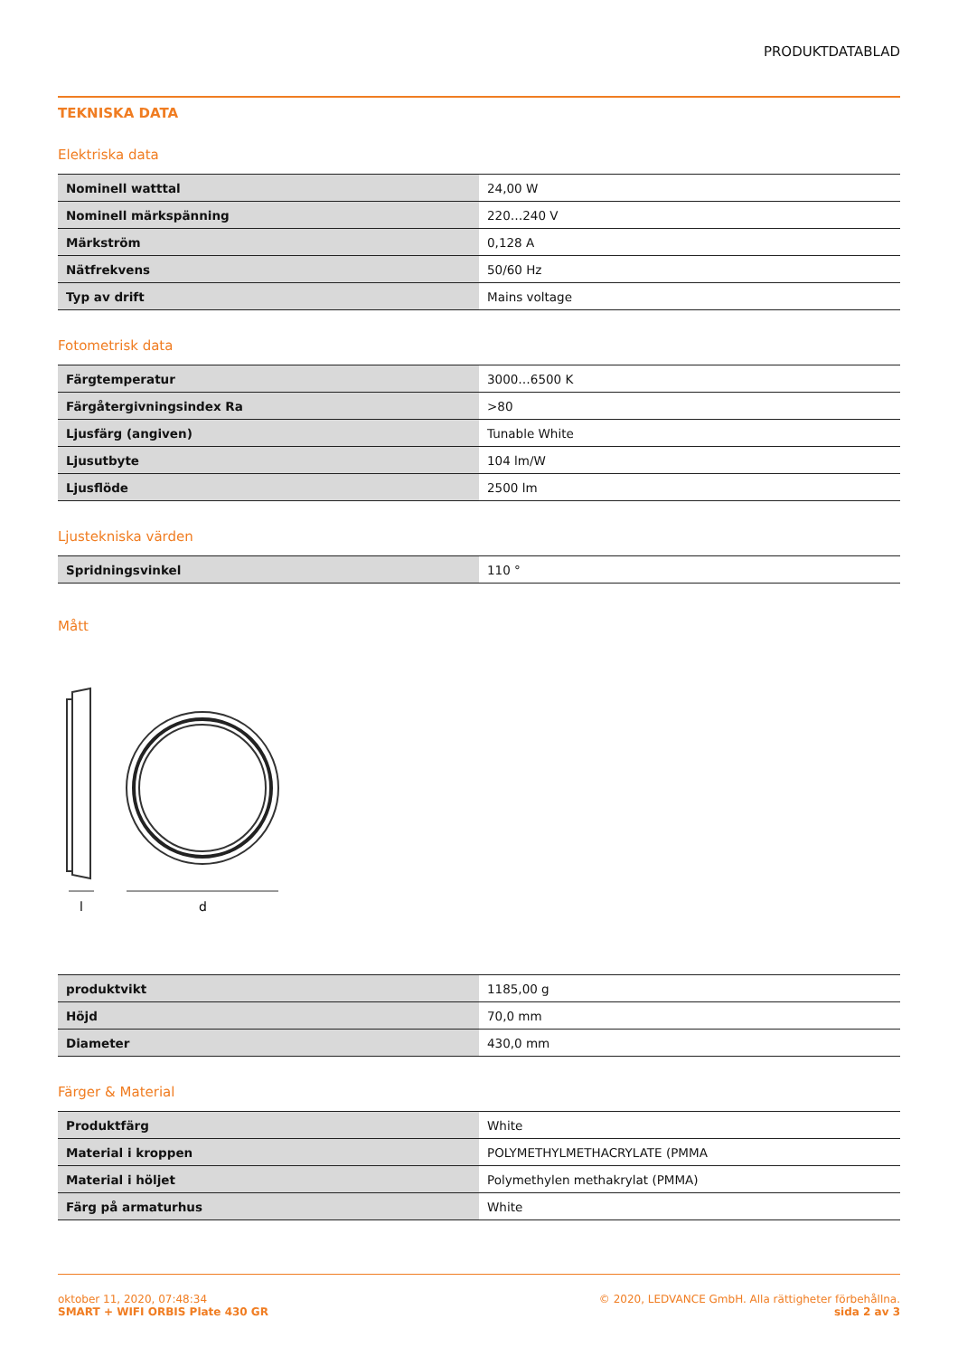PRODUKTDATABLAD
TEKNISKA DATA
Elektriska data
| Nominell watttal | 24,00 W |
| Nominell märkspänning | 220…240 V |
| Märkström | 0,128 A |
| Nätfrekvens | 50/60 Hz |
| Typ av drift | Mains voltage |
Fotometrisk data
| Färgtemperatur | 3000…6500 K |
| Färgåtergivningsindex Ra | >80 |
| Ljusfärg (angiven) | Tunable White |
| Ljusutbyte | 104 lm/W |
| Ljusflöde | 2500 lm |
Ljustekniska värden
| Spridningsvinkel | 110 ° |
Mått
l
d
| produktvikt | 1185,00 g |
| Höjd | 70,0 mm |
| Diameter | 430,0 mm |
Färger & Material
| Produktfärg | White |
| Material i kroppen | POLYMETHYLMETHACRYLATE (PMMA |
| Material i höljet | Polymethylen methakrylat (PMMA) |
| Färg på armaturhus | White |
oktober 11, 2020, 07:48:34
SMART + WIFI ORBIS Plate 430 GR
© 2020, LEDVANCE GmbH. Alla rättigheter förbehållna.
sida 2 av 3